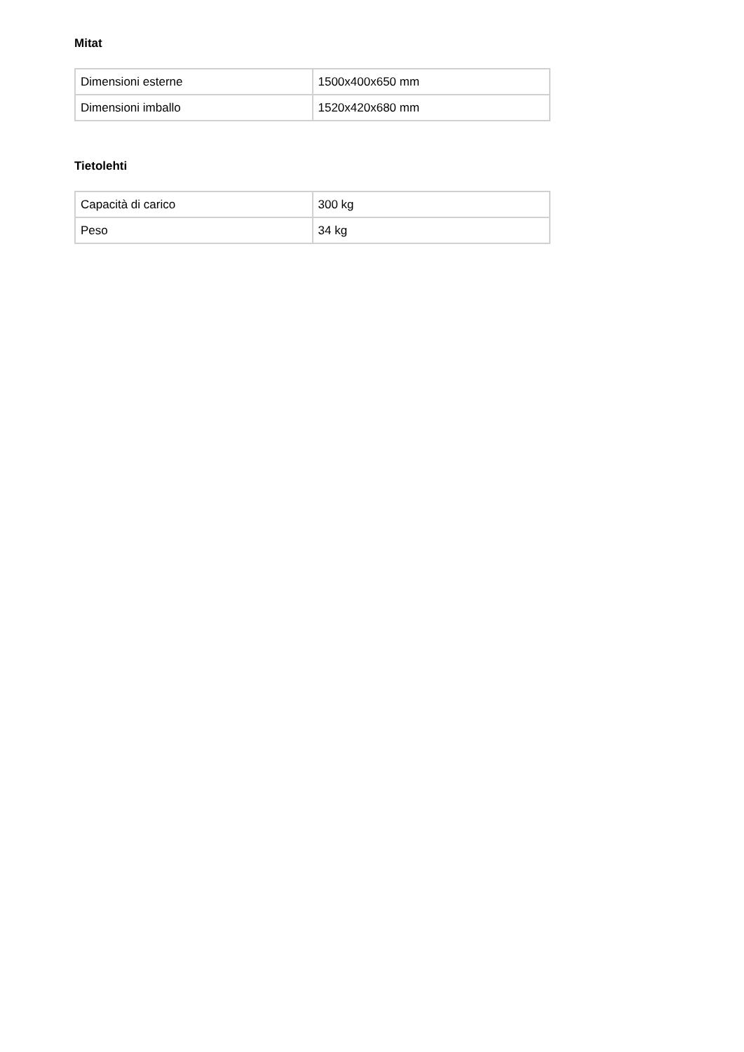Mitat
| Dimensioni esterne | 1500x400x650 mm |
| Dimensioni imballo | 1520x420x680 mm |
Tietolehti
| Capacità di carico | 300 kg |
| Peso | 34 kg |